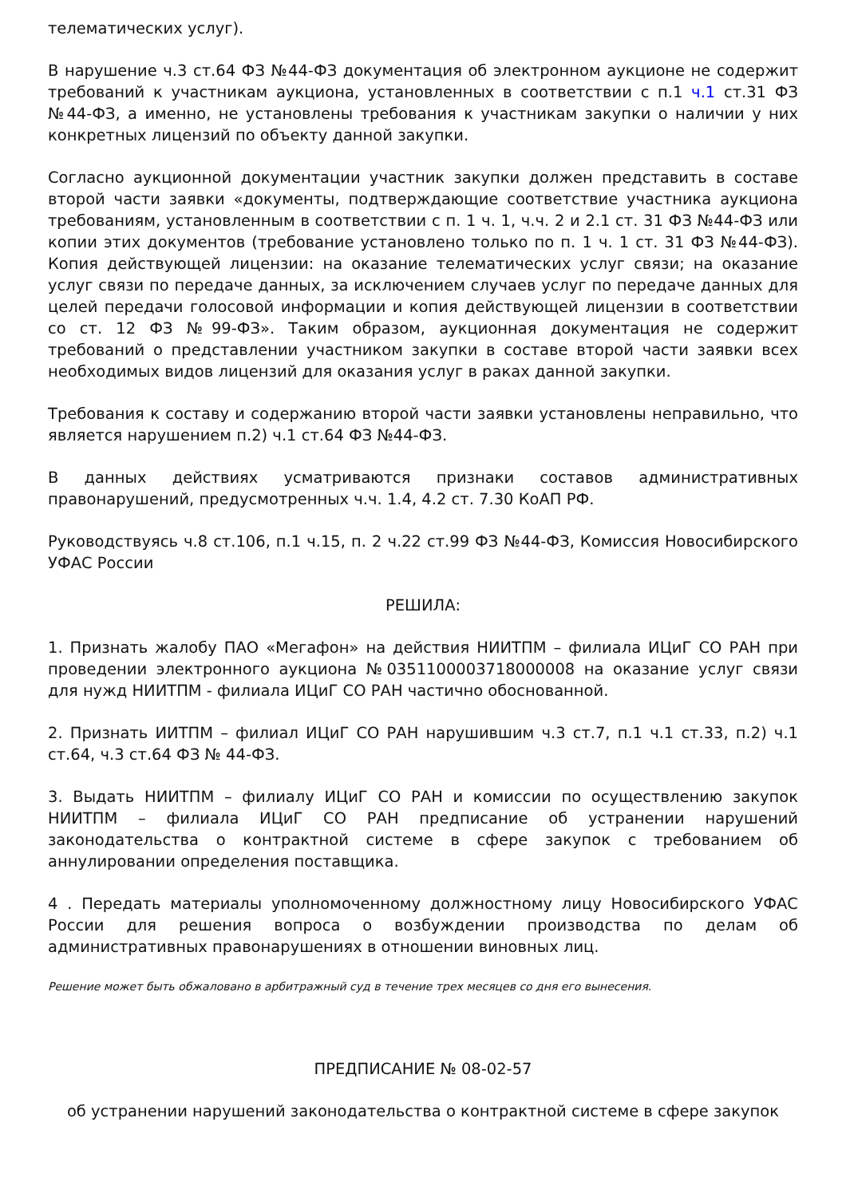телематических услуг).
В нарушение ч.3 ст.64 ФЗ №44-ФЗ документация об электронном аукционе не содержит требований к участникам аукциона, установленных в соответствии с п.1 ч.1 ст.31 ФЗ №44-ФЗ, а именно, не установлены требования к участникам закупки о наличии у них конкретных лицензий по объекту данной закупки.
Согласно аукционной документации участник закупки должен представить в составе второй части заявки «документы, подтверждающие соответствие участника аукциона требованиям, установленным в соответствии с п. 1 ч. 1, ч.ч. 2 и 2.1 ст. 31 ФЗ №44-ФЗ или копии этих документов (требование установлено только по п. 1 ч. 1 ст. 31 ФЗ №44-ФЗ). Копия действующей лицензии: на оказание телематических услуг связи; на оказание услуг связи по передаче данных, за исключением случаев услуг по передаче данных для целей передачи голосовой информации и копия действующей лицензии в соответствии со ст. 12 ФЗ №99-ФЗ». Таким образом, аукционная документация не содержит требований о представлении участником закупки в составе второй части заявки всех необходимых видов лицензий для оказания услуг в раках данной закупки.
Требования к составу и содержанию второй части заявки установлены неправильно, что является нарушением п.2) ч.1 ст.64 ФЗ №44-ФЗ.
В данных действиях усматриваются признаки составов административных правонарушений, предусмотренных ч.ч. 1.4, 4.2 ст. 7.30 КоАП РФ.
Руководствуясь ч.8 ст.106, п.1 ч.15, п. 2 ч.22 ст.99 ФЗ №44-ФЗ, Комиссия Новосибирского УФАС России
РЕШИЛА:
1. Признать жалобу ПАО «Мегафон» на действия НИИТПМ – филиала ИЦиГ СО РАН при проведении электронного аукциона №0351100003718000008 на оказание услуг связи для нужд НИИТПМ - филиала ИЦиГ СО РАН частично обоснованной.
2. Признать ИИТПМ – филиал ИЦиГ СО РАН нарушившим ч.3 ст.7, п.1 ч.1 ст.33, п.2) ч.1 ст.64, ч.3 ст.64 ФЗ № 44-ФЗ.
3. Выдать НИИТПМ – филиалу ИЦиГ СО РАН и комиссии по осуществлению закупок НИИТПМ – филиала ИЦиГ СО РАН предписание об устранении нарушений законодательства о контрактной системе в сфере закупок с требованием об аннулировании определения поставщика.
4 . Передать материалы уполномоченному должностному лицу Новосибирского УФАС России для решения вопроса о возбуждении производства по делам об административных правонарушениях в отношении виновных лиц.
Решение может быть обжаловано в арбитражный суд в течение трех месяцев со дня его вынесения.
ПРЕДПИСАНИЕ № 08-02-57
об устранении нарушений законодательства о контрактной системе в сфере закупок